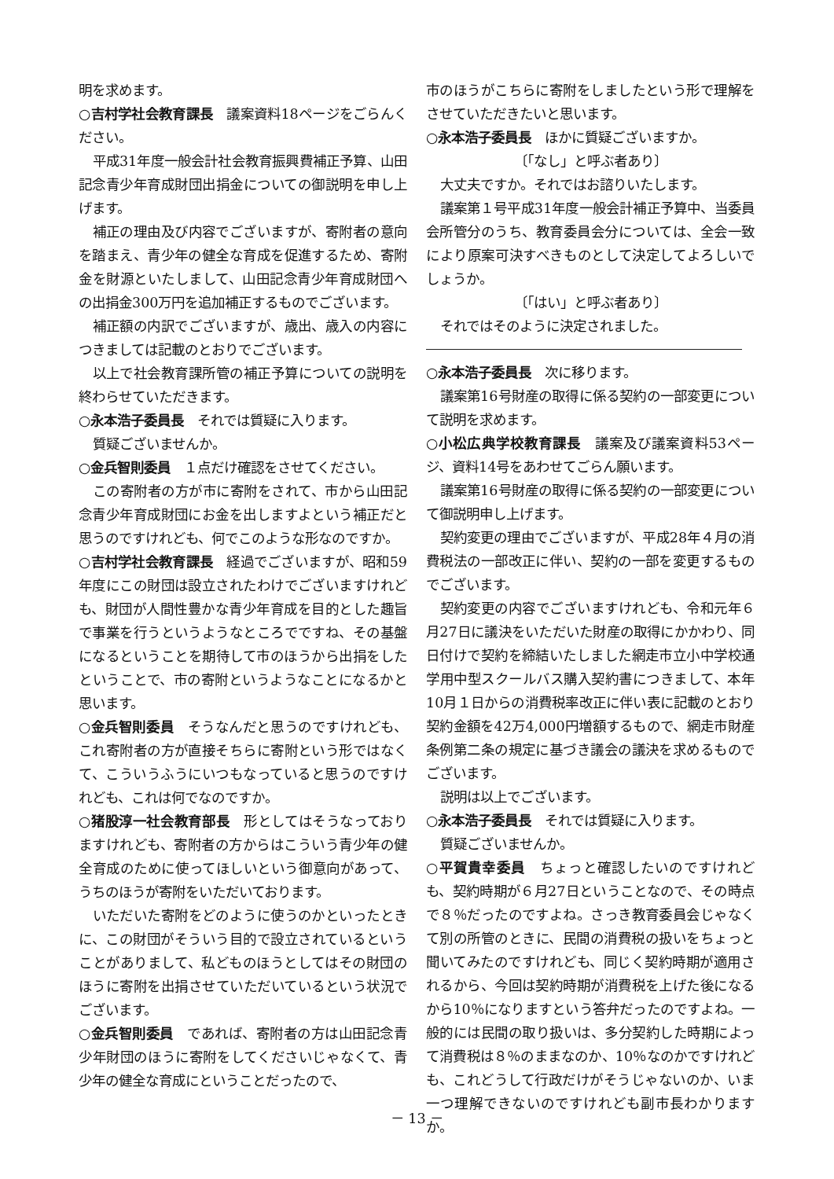明を求めます。
○吉村学社会教育課長　議案資料18ページをごらんください。
平成31年度一般会計社会教育振興費補正予算、山田記念青少年育成財団出捐金についての御説明を申し上げます。
補正の理由及び内容でございますが、寄附者の意向を踏まえ、青少年の健全な育成を促進するため、寄附金を財源といたしまして、山田記念青少年育成財団への出捐金300万円を追加補正するものでございます。
補正額の内訳でございますが、歳出、歳入の内容につきましては記載のとおりでございます。
以上で社会教育課所管の補正予算についての説明を終わらせていただきます。
○永本浩子委員長　それでは質疑に入ります。
質疑ございませんか。
○金兵智則委員　１点だけ確認をさせてください。
この寄附者の方が市に寄附をされて、市から山田記念青少年育成財団にお金を出しますよという補正だと思うのですけれども、何でこのような形なのですか。
○吉村学社会教育課長　経過でございますが、昭和59年度にこの財団は設立されたわけでございますけれども、財団が人間性豊かな青少年育成を目的とした趣旨で事業を行うというようなところでですね、その基盤になるということを期待して市のほうから出捐をしたということで、市の寄附というようなことになるかと思います。
○金兵智則委員　そうなんだと思うのですけれども、これ寄附者の方が直接そちらに寄附という形ではなくて、こういうふうにいつもなっていると思うのですけれども、これは何でなのですか。
○猪股淳一社会教育部長　形としてはそうなっておりますけれども、寄附者の方からはこういう青少年の健全育成のために使ってほしいという御意向があって、うちのほうが寄附をいただいております。
いただいた寄附をどのように使うのかといったときに、この財団がそういう目的で設立されているということがありまして、私どものほうとしてはその財団のほうに寄附を出捐させていただいているという状況でございます。
○金兵智則委員　であれば、寄附者の方は山田記念青少年財団のほうに寄附をしてくださいじゃなくて、青少年の健全な育成にということだったので、
市のほうがこちらに寄附をしましたという形で理解をさせていただきたいと思います。
○永本浩子委員長　ほかに質疑ございますか。
〔「なし」と呼ぶ者あり〕
大丈夫ですか。それではお諮りいたします。
議案第１号平成31年度一般会計補正予算中、当委員会所管分のうち、教育委員会分については、全会一致により原案可決すべきものとして決定してよろしいでしょうか。
〔「はい」と呼ぶ者あり〕
それではそのように決定されました。
○永本浩子委員長　次に移ります。
議案第16号財産の取得に係る契約の一部変更について説明を求めます。
○小松広典学校教育課長　議案及び議案資料53ページ、資料14号をあわせてごらん願います。
議案第16号財産の取得に係る契約の一部変更について御説明申し上げます。
契約変更の理由でございますが、平成28年４月の消費税法の一部改正に伴い、契約の一部を変更するものでございます。
契約変更の内容でございますけれども、令和元年６月27日に議決をいただいた財産の取得にかかわり、同日付けで契約を締結いたしました網走市立小中学校通学用中型スクールバス購入契約書につきまして、本年10月１日からの消費税率改正に伴い表に記載のとおり契約金額を42万4,000円増額するもので、網走市財産条例第二条の規定に基づき議会の議決を求めるものでございます。
説明は以上でございます。
○永本浩子委員長　それでは質疑に入ります。
質疑ございませんか。
○平賀貴幸委員　ちょっと確認したいのですけれども、契約時期が６月27日ということなので、その時点で８％だったのですよね。さっき教育委員会じゃなくて別の所管のときに、民間の消費税の扱いをちょっと聞いてみたのですけれども、同じく契約時期が適用されるから、今回は契約時期が消費税を上げた後になるから10％になりますという答弁だったのですよね。一般的には民間の取り扱いは、多分契約した時期によって消費税は８％のままなのか、10％なのかですけれども、これどうして行政だけがそうじゃないのか、いま一つ理解できないのですけれども副市長わかりますか。
－ 13 －